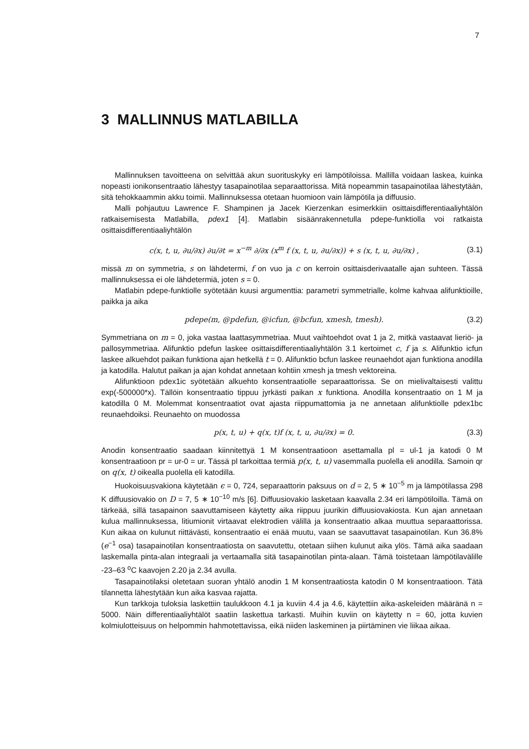7
3 MALLINNUS MATLABILLA
Mallinnuksen tavoitteena on selvittää akun suorituskyky eri lämpötiloissa. Mallilla voidaan laskea, kuinka nopeasti ionikonsentraatio lähestyy tasapainotilaa separaattorissa. Mitä nopeammin tasapainotilaa lähestytään, sitä tehokkaammin akku toimii. Mallinnuksessa otetaan huomioon vain lämpötila ja diffuusio.
Malli pohjautuu Lawrence F. Shampinen ja Jacek Kierzenkan esimerkkiin osittaisdifferentiaaliyhtälön ratkaisemisesta Matlabilla, pdex1 [4]. Matlabin sisäänrakennetulla pdepe-funktiolla voi ratkaista osittaisdifferentiaaliyhtälön
c(x, t, u, ∂u/∂x) ∂u/∂t = x<sup>−m</sup> ∂/∂x (x<sup>m</sup> f (x, t, u, ∂u/∂x)) + s (x, t, u, ∂u/∂x) , (3.1)
missä m on symmetria, s on lähdetermi, f on vuo ja c on kerroin osittaisderivaatalle ajan suhteen. Tässä mallinnuksessa ei ole lähdetermiä, joten s = 0.
Matlabin pdepe-funktiolle syötetään kuusi argumenttia: parametri symmetrialle, kolme kahvaa alifunktioille, paikka ja aika
pdepe(m, @pdefun, @icfun, @bcfun, xmesh, tmesh). (3.2)
Symmetriana on m = 0, joka vastaa laattasymmetriaa. Muut vaihtoehdot ovat 1 ja 2, mitkä vastaavat lieriö- ja pallosymmetriaa. Alifunktio pdefun laskee osittaisdifferentiaaliyhtälön 3.1 kertoimet c, f ja s. Alifunktio icfun laskee alkuehdot paikan funktiona ajan hetkellä t = 0. Alifunktio bcfun laskee reunaehdot ajan funktiona anodilla ja katodilla. Halutut paikan ja ajan kohdat annetaan kohtiin xmesh ja tmesh vektoreina.
Alifunktioon pdex1ic syötetään alkuehto konsentraatiolle separaattorissa. Se on mielivaltaisesti valittu exp(-500000*x). Tällöin konsentraatio tippuu jyrkästi paikan x funktiona. Anodilla konsentraatio on 1 M ja katodilla 0 M. Molemmat konsentraatiot ovat ajasta riippumattomia ja ne annetaan alifunktiolle pdex1bc reunaehdoiksi. Reunaehto on muodossa
p(x, t, u) + q(x, t)f (x, t, u, ∂u/∂x) = 0. (3.3)
Anodin konsentraatio saadaan kiinnitettyä 1 M konsentraatioon asettamalla pl = ul-1 ja katodi 0 M konsentraatioon pr = ur-0 = ur. Tässä pl tarkoittaa termiä p(x, t, u) vasemmalla puolella eli anodilla. Samoin qr on q(x, t) oikealla puolella eli katodilla.
Huokoisuusvakiona käytetään ϵ = 0, 724, separaattorin paksuus on d = 2, 5 ∗ 10<sup>−5</sup> m ja lämpötilassa 298 K diffuusiovakio on D = 7, 5 ∗ 10<sup>−10</sup> m/s [6]. Diffuusiovakio lasketaan kaavalla 2.34 eri lämpötiloilla. Tämä on tärkeää, sillä tasapainon saavuttamiseen käytetty aika riippuu juurikin diffuusiovakiosta. Kun ajan annetaan kulua mallinnuksessa, litiumionit virtaavat elektrodien välillä ja konsentraatio alkaa muuttua separaattorissa. Kun aikaa on kulunut riittävästi, konsentraatio ei enää muutu, vaan se saavuttavat tasapainotilan. Kun 36.8% (e<sup>−1</sup> osa) tasapainotilan konsentraatiosta on saavutettu, otetaan siihen kulunut aika ylös. Tämä aika saadaan laskemalla pinta-alan integraali ja vertaamalla sitä tasapainotilan pinta-alaan. Tämä toistetaan lämpötilavälille -23–63 <sup>o</sup>C kaavojen 2.20 ja 2.34 avulla.
Tasapainotilaksi oletetaan suoran yhtälö anodin 1 M konsentraatiosta katodin 0 M konsentraatioon. Tätä tilannetta lähestytään kun aika kasvaa rajatta.
Kun tarkkoja tuloksia laskettiin taulukkoon 4.1 ja kuviin 4.4 ja 4.6, käytettiin aika-askeleiden määränä n = 5000. Näin differentiaaliyhtälöt saatiin laskettua tarkasti. Muihin kuviin on käytetty n = 60, jotta kuvien kolmiulotteisuus on helpommin hahmotettavissa, eikä niiden laskeminen ja piirtäminen vie liikaa aikaa.